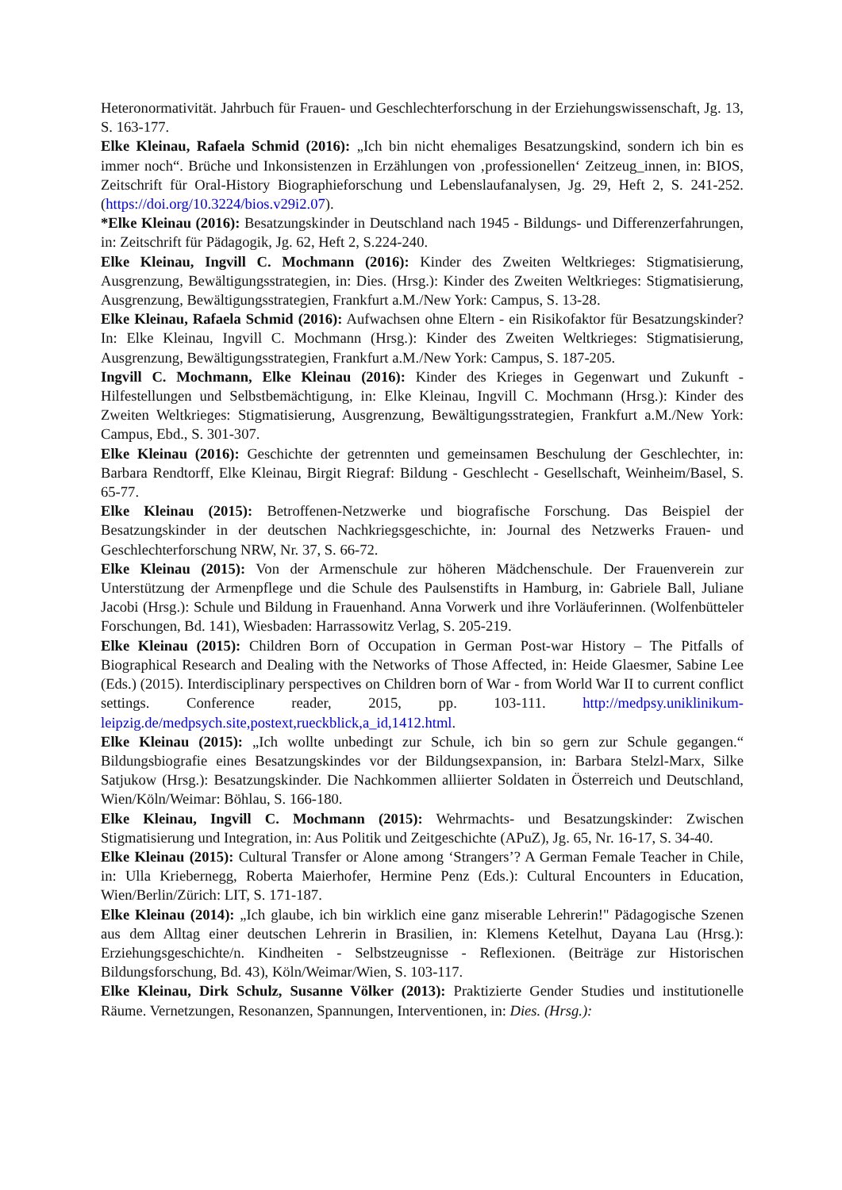Heteronormativität. Jahrbuch für Frauen- und Geschlechterforschung in der Erziehungswissenschaft, Jg. 13, S. 163-177.
Elke Kleinau, Rafaela Schmid (2016): „Ich bin nicht ehemaliges Besatzungskind, sondern ich bin es immer noch“. Brüche und Inkonsistenzen in Erzählungen von ‚professionellen‘ Zeitzeug_innen, in: BIOS, Zeitschrift für Oral-History Biographieforschung und Lebenslaufanalysen, Jg. 29, Heft 2, S. 241-252. (https://doi.org/10.3224/bios.v29i2.07).
*Elke Kleinau (2016): Besatzungskinder in Deutschland nach 1945 - Bildungs- und Differenzerfahrungen, in: Zeitschrift für Pädagogik, Jg. 62, Heft 2, S.224-240.
Elke Kleinau, Ingvill C. Mochmann (2016): Kinder des Zweiten Weltkrieges: Stigmatisierung, Ausgrenzung, Bewältigungsstrategien, in: Dies. (Hrsg.): Kinder des Zweiten Weltkrieges: Stigmatisierung, Ausgrenzung, Bewältigungsstrategien, Frankfurt a.M./New York: Campus, S. 13-28.
Elke Kleinau, Rafaela Schmid (2016): Aufwachsen ohne Eltern - ein Risikofaktor für Besatzungskinder? In: Elke Kleinau, Ingvill C. Mochmann (Hrsg.): Kinder des Zweiten Weltkrieges: Stigmatisierung, Ausgrenzung, Bewältigungsstrategien, Frankfurt a.M./New York: Campus, S. 187-205.
Ingvill C. Mochmann, Elke Kleinau (2016): Kinder des Krieges in Gegenwart und Zukunft - Hilfestellungen und Selbstbemächtigung, in: Elke Kleinau, Ingvill C. Mochmann (Hrsg.): Kinder des Zweiten Weltkrieges: Stigmatisierung, Ausgrenzung, Bewältigungsstrategien, Frankfurt a.M./New York: Campus, Ebd., S. 301-307.
Elke Kleinau (2016): Geschichte der getrennten und gemeinsamen Beschulung der Geschlechter, in: Barbara Rendtorff, Elke Kleinau, Birgit Riegraf: Bildung - Geschlecht - Gesellschaft, Weinheim/Basel, S. 65-77.
Elke Kleinau (2015): Betroffenen-Netzwerke und biografische Forschung. Das Beispiel der Besatzungskinder in der deutschen Nachkriegsgeschichte, in: Journal des Netzwerks Frauen- und Geschlechterforschung NRW, Nr. 37, S. 66-72.
Elke Kleinau (2015): Von der Armenschule zur höheren Mädchenschule. Der Frauenverein zur Unterstützung der Armenpflege und die Schule des Paulsenstifts in Hamburg, in: Gabriele Ball, Juliane Jacobi (Hrsg.): Schule und Bildung in Frauenhand. Anna Vorwerk und ihre Vorläuferinnen. (Wolfenbütteler Forschungen, Bd. 141), Wiesbaden: Harrassowitz Verlag, S. 205-219.
Elke Kleinau (2015): Children Born of Occupation in German Post-war History – The Pitfalls of Biographical Research and Dealing with the Networks of Those Affected, in: Heide Glaesmer, Sabine Lee (Eds.) (2015). Interdisciplinary perspectives on Children born of War - from World War II to current conflict settings. Conference reader, 2015, pp. 103-111. http://medpsy.uniklinikum-leipzig.de/medpsych.site,postext,rueckblick,a_id,1412.html.
Elke Kleinau (2015): „Ich wollte unbedingt zur Schule, ich bin so gern zur Schule gegangen.“ Bildungsbiografie eines Besatzungskindes vor der Bildungsexpansion, in: Barbara Stelzl-Marx, Silke Satjukow (Hrsg.): Besatzungskinder. Die Nachkommen alliierter Soldaten in Österreich und Deutschland, Wien/Köln/Weimar: Böhlau, S. 166-180.
Elke Kleinau, Ingvill C. Mochmann (2015): Wehrmachts- und Besatzungskinder: Zwischen Stigmatisierung und Integration, in: Aus Politik und Zeitgeschichte (APuZ), Jg. 65, Nr. 16-17, S. 34-40.
Elke Kleinau (2015): Cultural Transfer or Alone among ‘Strangers’? A German Female Teacher in Chile, in: Ulla Kriebernegg, Roberta Maierhofer, Hermine Penz (Eds.): Cultural Encounters in Education, Wien/Berlin/Zürich: LIT, S. 171-187.
Elke Kleinau (2014): „Ich glaube, ich bin wirklich eine ganz miserable Lehrerin!" Pädagogische Szenen aus dem Alltag einer deutschen Lehrerin in Brasilien, in: Klemens Ketelhut, Dayana Lau (Hrsg.): Erziehungsgeschichte/n. Kindheiten - Selbstzeugnisse - Reflexionen. (Beiträge zur Historischen Bildungsforschung, Bd. 43), Köln/Weimar/Wien, S. 103-117.
Elke Kleinau, Dirk Schulz, Susanne Völker (2013): Praktizierte Gender Studies und institutionelle Räume. Vernetzungen, Resonanzen, Spannungen, Interventionen, in: Dies. (Hrsg.):